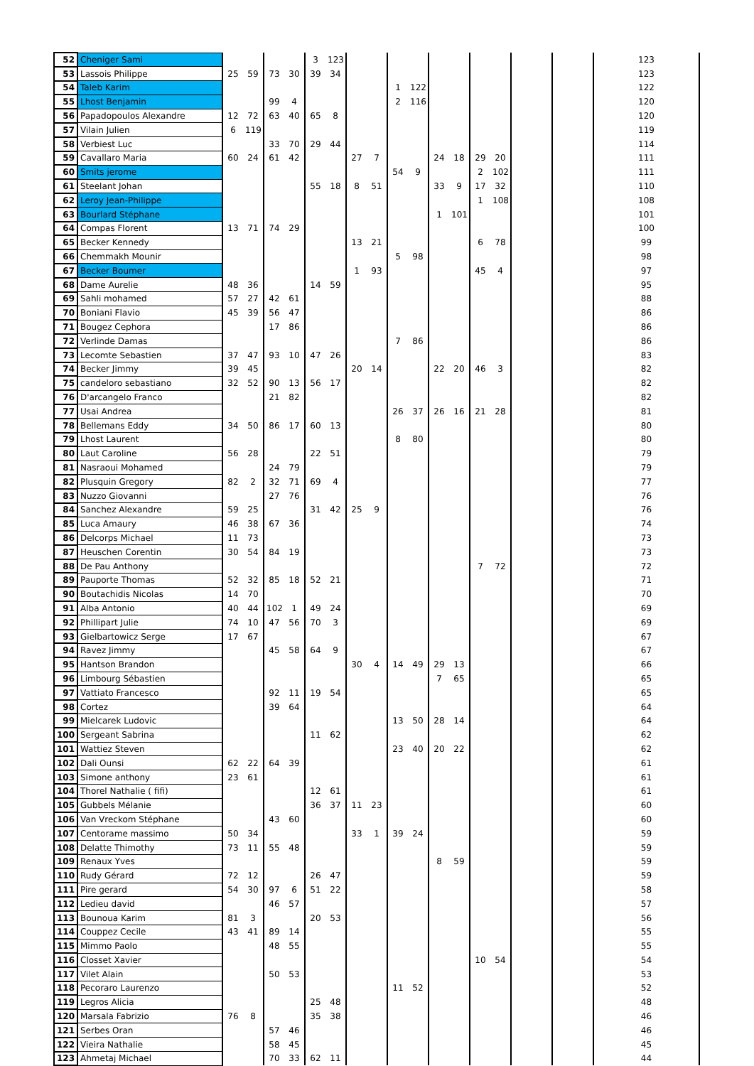| 52 | Cheniger Sami | | | | | 3 | 123 | | | | | | | | | | | | | 123 |
| 53 | Lassois Philippe | 25 | 59 | 73 | 30 | 39 | 34 | | | | | | | | | | | | | 123 |
| 54 | Taleb Karim | | | | | | | | | 1 | 122 | | | | | | | | | 122 |
| 55 | Lhost Benjamin | | | 99 | 4 | | | | | 2 | 116 | | | | | | | | | 120 |
| 56 | Papadopoulos Alexandre | 12 | 72 | 63 | 40 | 65 | 8 | | | | | | | | | | | | | 120 |
| 57 | Vilain Julien | 6 | 119 | | | | | | | | | | | | | | | | | 119 |
| 58 | Verbiest Luc | | | 33 | 70 | 29 | 44 | | | | | | | | | | | | | 114 |
| 59 | Cavallaro Maria | 60 | 24 | 61 | 42 | | | 27 | 7 | | | 24 | 18 | 29 | 20 | | | | | 111 |
| 60 | Smits jerome | | | | | | | | | 54 | 9 | | | 2 | 102 | | | | | 111 |
| 61 | Steelant Johan | | | | | 55 | 18 | 8 | 51 | | | 33 | 9 | 17 | 32 | | | | | 110 |
| 62 | Leroy Jean-Philippe | | | | | | | | | | | | | 1 | 108 | | | | | 108 |
| 63 | Bourlard Stéphane | | | | | | | | | | | 1 | 101 | | | | | | | 101 |
| 64 | Compas Florent | 13 | 71 | 74 | 29 | | | | | | | | | | | | | | | 100 |
| 65 | Becker Kennedy | | | | | | | 13 | 21 | | | | | 6 | 78 | | | | | 99 |
| 66 | Chemmakh Mounir | | | | | | | | | 5 | 98 | | | | | | | | | 98 |
| 67 | Becker Boumer | | | | | | | 1 | 93 | | | | | 45 | 4 | | | | | 97 |
| 68 | Dame Aurelie | 48 | 36 | | | 14 | 59 | | | | | | | | | | | | | 95 |
| 69 | Sahli mohamed | 57 | 27 | 42 | 61 | | | | | | | | | | | | | | | 88 |
| 70 | Boniani Flavio | 45 | 39 | 56 | 47 | | | | | | | | | | | | | | | 86 |
| 71 | Bougez Cephora | | | 17 | 86 | | | | | | | | | | | | | | | 86 |
| 72 | Verlinde Damas | | | | | | | | | 7 | 86 | | | | | | | | | 86 |
| 73 | Lecomte Sebastien | 37 | 47 | 93 | 10 | 47 | 26 | | | | | | | | | | | | | 83 |
| 74 | Becker Jimmy | 39 | 45 | | | | | 20 | 14 | | | 22 | 20 | 46 | 3 | | | | | 82 |
| 75 | candeloro sebastiano | 32 | 52 | 90 | 13 | 56 | 17 | | | | | | | | | | | | | 82 |
| 76 | D'arcangelo Franco | | | 21 | 82 | | | | | | | | | | | | | | | 82 |
| 77 | Usai Andrea | | | | | | | | | 26 | 37 | 26 | 16 | 21 | 28 | | | | | 81 |
| 78 | Bellemans Eddy | 34 | 50 | 86 | 17 | 60 | 13 | | | | | | | | | | | | | 80 |
| 79 | Lhost Laurent | | | | | | | | | 8 | 80 | | | | | | | | | 80 |
| 80 | Laut Caroline | 56 | 28 | | | 22 | 51 | | | | | | | | | | | | | 79 |
| 81 | Nasraoui Mohamed | | | 24 | 79 | | | | | | | | | | | | | | | 79 |
| 82 | Plusquin Gregory | 82 | 2 | 32 | 71 | 69 | 4 | | | | | | | | | | | | | 77 |
| 83 | Nuzzo Giovanni | | | 27 | 76 | | | | | | | | | | | | | | | 76 |
| 84 | Sanchez Alexandre | 59 | 25 | | | 31 | 42 | 25 | 9 | | | | | | | | | | | 76 |
| 85 | Luca Amaury | 46 | 38 | 67 | 36 | | | | | | | | | | | | | | | 74 |
| 86 | Delcorps Michael | 11 | 73 | | | | | | | | | | | | | | | | | 73 |
| 87 | Heuschen Corentin | 30 | 54 | 84 | 19 | | | | | | | | | | | | | | | 73 |
| 88 | De Pau Anthony | | | | | | | | | | | | | 7 | 72 | | | | | 72 |
| 89 | Pauporte Thomas | 52 | 32 | 85 | 18 | 52 | 21 | | | | | | | | | | | | | 71 |
| 90 | Boutachidis Nicolas | 14 | 70 | | | | | | | | | | | | | | | | | 70 |
| 91 | Alba Antonio | 40 | 44 | 102 | 1 | 49 | 24 | | | | | | | | | | | | | 69 |
| 92 | Phillipart Julie | 74 | 10 | 47 | 56 | 70 | 3 | | | | | | | | | | | | | 69 |
| 93 | Gielbartowicz Serge | 17 | 67 | | | | | | | | | | | | | | | | | 67 |
| 94 | Ravez Jimmy | | | 45 | 58 | 64 | 9 | | | | | | | | | | | | | 67 |
| 95 | Hantson Brandon | | | | | | | 30 | 4 | 14 | 49 | 29 | 13 | | | | | | | 66 |
| 96 | Limbourg Sébastien | | | | | | | | | | | 7 | 65 | | | | | | | 65 |
| 97 | Vattiato Francesco | | | 92 | 11 | 19 | 54 | | | | | | | | | | | | | 65 |
| 98 | Cortez | | | 39 | 64 | | | | | | | | | | | | | | | 64 |
| 99 | Mielcarek Ludovic | | | | | | | | | 13 | 50 | 28 | 14 | | | | | | | 64 |
| 100 | Sergeant Sabrina | | | | | 11 | 62 | | | | | | | | | | | | | 62 |
| 101 | Wattiez Steven | | | | | | | | | 23 | 40 | 20 | 22 | | | | | | | 62 |
| 102 | Dali Ounsi | 62 | 22 | 64 | 39 | | | | | | | | | | | | | | | 61 |
| 103 | Simone anthony | 23 | 61 | | | | | | | | | | | | | | | | | 61 |
| 104 | Thorel Nathalie ( fifi) | | | | | 12 | 61 | | | | | | | | | | | | | 61 |
| 105 | Gubbels Mélanie | | | | | 36 | 37 | 11 | 23 | | | | | | | | | | | 60 |
| 106 | Van Vreckom Stéphane | | | 43 | 60 | | | | | | | | | | | | | | | 60 |
| 107 | Centorame massimo | 50 | 34 | | | | | 33 | 1 | 39 | 24 | | | | | | | | | 59 |
| 108 | Delatte Thimothy | 73 | 11 | 55 | 48 | | | | | | | | | | | | | | | 59 |
| 109 | Renaux Yves | | | | | | | | | | | 8 | 59 | | | | | | | 59 |
| 110 | Rudy Gérard | 72 | 12 | | | 26 | 47 | | | | | | | | | | | | | 59 |
| 111 | Pire gerard | 54 | 30 | 97 | 6 | 51 | 22 | | | | | | | | | | | | | 58 |
| 112 | Ledieu david | | | 46 | 57 | | | | | | | | | | | | | | | 57 |
| 113 | Bounoua Karim | 81 | 3 | | | 20 | 53 | | | | | | | | | | | | | 56 |
| 114 | Couppez Cecile | 43 | 41 | 89 | 14 | | | | | | | | | | | | | | | 55 |
| 115 | Mimmo Paolo | | | 48 | 55 | | | | | | | | | | | | | | | 55 |
| 116 | Closset Xavier | | | | | | | | | | | | | 10 | 54 | | | | | 54 |
| 117 | Vilet Alain | | | 50 | 53 | | | | | | | | | | | | | | | 53 |
| 118 | Pecoraro Laurenzo | | | | | | | | | 11 | 52 | | | | | | | | | 52 |
| 119 | Legros Alicia | | | | | 25 | 48 | | | | | | | | | | | | | 48 |
| 120 | Marsala Fabrizio | 76 | 8 | | | 35 | 38 | | | | | | | | | | | | | 46 |
| 121 | Serbes Oran | | | 57 | 46 | | | | | | | | | | | | | | | 46 |
| 122 | Vieira Nathalie | | | 58 | 45 | | | | | | | | | | | | | | | 45 |
| 123 | Ahmetaj Michael | | | 70 | 33 | 62 | 11 | | | | | | | | | | | | | 44 |